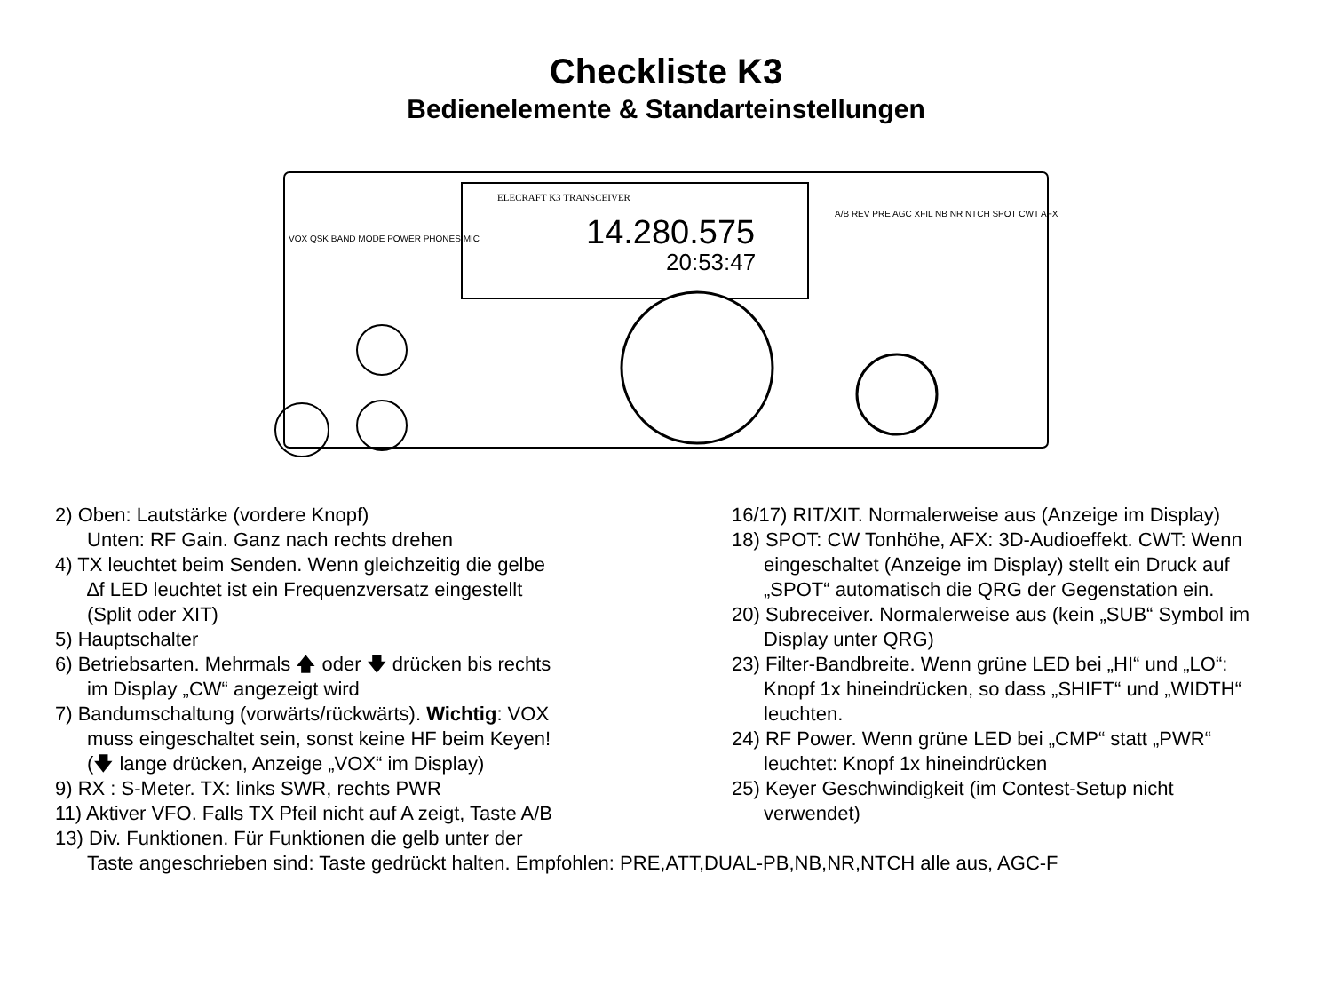Checkliste K3
Bedienelemente & Standarteinstellungen
ELECRAFT K3 TRANSCEIVER
14.280.575
20:53:47
VOX QSK BAND MODE POWER PHONES MIC
A/B REV PRE AGC XFIL NB NR NTCH SPOT CWT AFX
2) Oben: Lautstärke (vordere Knopf)
Unten: RF Gain. Ganz nach rechts drehen
4) TX leuchtet beim Senden. Wenn gleichzeitig die gelbe
∆f LED leuchtet ist ein Frequenzversatz eingestellt
(Split oder XIT)
5) Hauptschalter
6) Betriebsarten. Mehrmals 🡅 oder 🡇 drücken bis rechts
im Display „CW“ angezeigt wird
7) Bandumschaltung (vorwärts/rückwärts). Wichtig: VOX
muss eingeschaltet sein, sonst keine HF beim Keyen!
(🡇 lange drücken, Anzeige „VOX“ im Display)
9) RX : S-Meter. TX: links SWR, rechts PWR
11) Aktiver VFO. Falls TX Pfeil nicht auf A zeigt, Taste A/B
13) Div. Funktionen. Für Funktionen die gelb unter der
Taste angeschrieben sind: Taste gedrückt halten. Empfohlen: PRE,ATT,DUAL-PB,NB,NR,NTCH alle aus, AGC-F
16/17) RIT/XIT. Normalerweise aus (Anzeige im Display)
18) SPOT: CW Tonhöhe, AFX: 3D-Audioeffekt. CWT: Wenn
eingeschaltet (Anzeige im Display) stellt ein Druck auf
„SPOT“ automatisch die QRG der Gegenstation ein.
20) Subreceiver. Normalerweise aus (kein „SUB“ Symbol im
Display unter QRG)
23) Filter-Bandbreite. Wenn grüne LED bei „HI“ und „LO“:
Knopf 1x hineindrücken, so dass „SHIFT“ und „WIDTH“
leuchten.
24) RF Power. Wenn grüne LED bei „CMP“ statt „PWR“
leuchtet: Knopf 1x hineindrücken
25) Keyer Geschwindigkeit (im Contest-Setup nicht
verwendet)